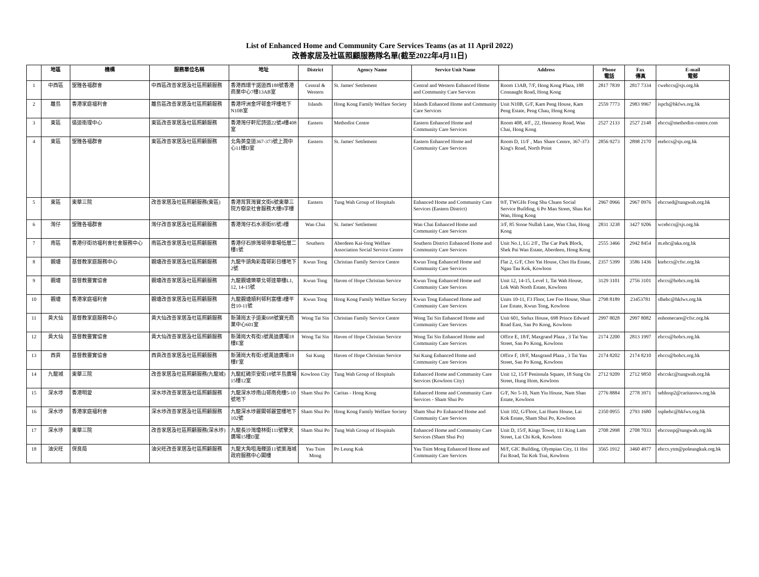List of Enhanced Home and Community Care Services Teams (as at 11 April 2022)
改善家居及社區照顧服務隊名單(截至2022年4月11日)
| | 地區 | 機構 | 服務單位名稱 | 地址 | District | Agency Name | Service Unit Name | Address | Phone 電話 | Fax 傳真 | E-mail 電郵 |
| --- | --- | --- | --- | --- | --- | --- | --- | --- | --- | --- | --- |
| 1 | 中西區 | 聖雅各福群會 | 中西區改善家居及社區照顧服務 | 香港西環干諾道西188號香港商業中心7樓13AB室 | Central & Western | St. James' Settlement | Central and Western Enhanced Home and Community Care Services | Room 13AB, 7/F, Hong Kong Plaza, 188 Connaught Road, Hong Kong | 2817 7839 | 2817 7334 | cwehccs@sjs.org.hk |
| 2 | 離島 | 香港家庭福利會 | 離島區改善家居及社區照顧服務 | 香港坪洲金坪邨金坪樓地下N10B室 | Islands | Hong Kong Family Welfare Society | Islands Enhanced Home and Community Care Services | Unit N10B, G/F, Kam Peng House, Kam Peng Estate, Peng Chau, Hong Kong | 2559 7773 | 2983 9967 | ispch@hkfws.org.hk |
| 3 | 東區 | 循道衛理中心 | 東區改善家居及社區照顧服務 | 香港灣仔軒尼詩道22號4樓408室 | Eastern | Methodist Centre | Eastern Enhanced Home and Community Care Services | Room 408, 4/F., 22, Hennessy Road, Wan Chai, Hong Kong | 2527 2133 | 2527 2148 | ehccs@methodist-centre.com |
| 4 | 東區 | 聖雅各福群會 | 東區改善家居及社區照顧服務 | 北角英皇道367-373號上潤中心11樓D室 | Eastern | St. James' Settlement | Eastern Enhanced Home and Community Care Services | Room D, 11/F , Max Share Centre, 367-373 King's Road, North Point | 2856 9273 | 2898 2170 | etehccs@sjs.org.hk |
| 5 | 東區 | 東華三院 | 改善家居及社區照顧服務(東區) | 香港筲箕灣寶文街6號東華三院方樹泉社會服務大樓9字樓 | Eastern | Tung Wah Group of Hospitals | Enhanced Home and Community Care Services (Eastern District) | 9/F, TWGHs Fong Shu Chuen Social Service Building, 6 Po Man Street, Shau Kei Wan, Hong Kong | 2967 0966 | 2967 0976 | ehccsed@tungwah.org.hk |
| 6 | 灣仔 | 聖雅各福群會 | 灣仔改善家居及社區照顧服務 | 香港灣仔石水渠街85號3樓 | Wan Chai | St. James' Settlement | Wan Chai Enhanced Home and Community Care Services | 3/F, 85 Stone Nullah Lane, Wan Chai, Hong Kong | 2831 3238 | 3427 9206 | wcehccs@sjs.org.hk |
| 7 | 南區 | 香港仔街坊福利會社會服務中心 | 南區改善家居及社區照顧服務 | 香港仔石排灣邨停車場低層二樓1號 | Southern | Aberdeen Kai-fong Welfare Association Social Service Centre | Southern District Enhanced Home and Community Care Services | Unit No.1, LG 2/F., The Car Park Block, Shek Pai Wan Estate, Aberdeen, Hong Kong | 2555 3466 | 2942 8454 | m.ehc@aka.org.hk |
| 8 | 觀塘 | 基督教家庭服務中心 | 觀塘改善家居及社區照顧服務 | 九龍牛頭角彩霞邨彩日樓地下2號 | Kwun Tong | Christian Family Service Centre | Kwun Tong Enhanced Home and Community Care Services | Flat 2, G/F, Choi Yat House, Choi Ha Estate, Ngau Tau Kok, Kowloon | 2357 5399 | 3586 1436 | ktehccs@cfsc.org.hk |
| 9 | 觀塘 | 基督教靈實協會 | 觀塘改善家居及社區照顧服務 | 九龍觀塘樂華北邨達華樓L1, 12, 14-15號 | Kwun Tong | Haven of Hope Christian Service | Kwun Tong Enhanced Home and Community Care Services | Unit 12, 14-15, Level 1, Tat Wah House, Lok Wah North Estate, Kowloon | 3129 3101 | 2756 3101 | ehccs@hohcs.org.hk |
| 10 | 觀塘 | 香港家庭福利會 | 觀塘改善家居及社區照顧服務 | 九龍觀塘順利邨利富樓3樓平台10-11號 | Kwun Tong | Hong Kong Family Welfare Society | Kwun Tong Enhanced Home and Community Care Services | Units 10-11, F3 Floor, Lee Foo House, Shun Lee Estate, Kwun Tong, Kowloon | 2798 8189 | 23453781 | slhehc@hkfws.org.hk |
| 11 | 黃大仙 | 基督教家庭服務中心 | 黃大仙改善家居及社區照顧服務 | 新蒲崗太子道東698號寶光商業中心601室 | Wong Tai Sin | Christian Family Service Centre | Wong Tai Sin Enhanced Home and Community Care Services | Unit 601, Stelux House, 698 Prince Edward Road East, San Po Kong, Kowloon | 2997 8028 | 2997 8082 | enhomecare@cfsc.org.hk |
| 12 | 黃大仙 | 基督教靈實協會 | 黃大仙改善家居及社區照顧服務 | 新蒲崗大有街3號萬迪廣場18樓E室 | Wong Tai Sin | Haven of Hope Christian Service | Wong Tai Sin Enhanced Home and Community Care Services | Office E, 18/F, Maxgrand Plaza , 3 Tai Yau Street, San Po Kong, Kowloon | 2174 2200 | 2813 1997 | ehccs@hohcs.org.hk |
| 13 | 西貢 | 基督教靈實協會 | 西貢改善家居及社區照顧服務 | 新蒲崗大有街3號萬迪廣場18樓F室 | Sai Kung | Haven of Hope Christian Service | Sai Kung Enhanced Home and Community Care Services | Office F, 18/F, Maxgrand Plaza , 3 Tai Yau Street, San Po Kong, Kowloon | 2174 8202 | 2174 8210 | ehccs@hohcs.org.hk |
| 14 | 九龍城 | 東華三院 | 改善家居及社區照顧服務(九龍城) | 九龍紅磡崇安街18號半島廣場15樓12室 | Kowloon City | Tung Wah Group of Hospitals | Enhanced Home and Community Care Services (Kowloon City) | Unit 12, 15/F Peninsula Square, 18 Sung On Street, Hung Hom, Kowloon | 2712 9209 | 2712 9850 | ehccskc@tungwah.org.hk |
| 15 | 深水埗 | 香港明愛 | 深水埗改善家居及社區照顧服務 | 九龍深水埗南山邨南堯樓5-10號地下 | Sham Shui Po | Caritas - Hong Kong | Enhanced Home and Community Care Services - Sham Shui Po | G/F, No 5-10, Nam Yiu House, Nam Shan Estate, Kowloon | 2776 8884 | 2778 3971 | sehhssp2@caritassws.org.hk |
| 16 | 深水埗 | 香港家庭福利會 | 深水埗改善家居及社區照顧服務 | 九龍深水埗麗閣邨麗萱樓地下102號 | Sham Shui Po | Hong Kong Family Welfare Society | Sham Shui Po Enhanced Home and Community Care Services | Unit 102, G/Floor, Lai Huen House, Lai Kok Estate, Sham Shui Po, Kowloon | 2350 0955 | 2793 1680 | ssphehc@hkfws.org.hk |
| 17 | 深水埗 | 東華三院 | 改善家居及社區照顧服務(深水埗) | 九龍長沙灣瓊林街111號擎天廣場15樓D室 | Sham Shui Po | Tung Wah Group of Hospitals | Enhanced Home and Community Care Services (Sham Shui Po) | Unit D, 15/F, Kings Tower, 111 King Lam Street, Lai Chi Kok, Kowloon | 2708 2998 | 2708 7033 | ehccsssp@tungwah.org.hk |
| 18 | 油尖旺 | 保良局 | 油尖旺改善家居及社區照顧服務 | 九龍大角咀海輝道11號奧海城政府服務中心閣樓 | Yau Tsim Mong | Po Leung Kuk | Yau Tsim Mong Enhanced Home and Community Care Services | M/F, GIC Building, Olympian City, 11 Hoi Fai Road, Tai Kok Tsui, Kowloon | 3565 1912 | 3460 4977 | ehccs.ytm@poleungkuk.org.hk |